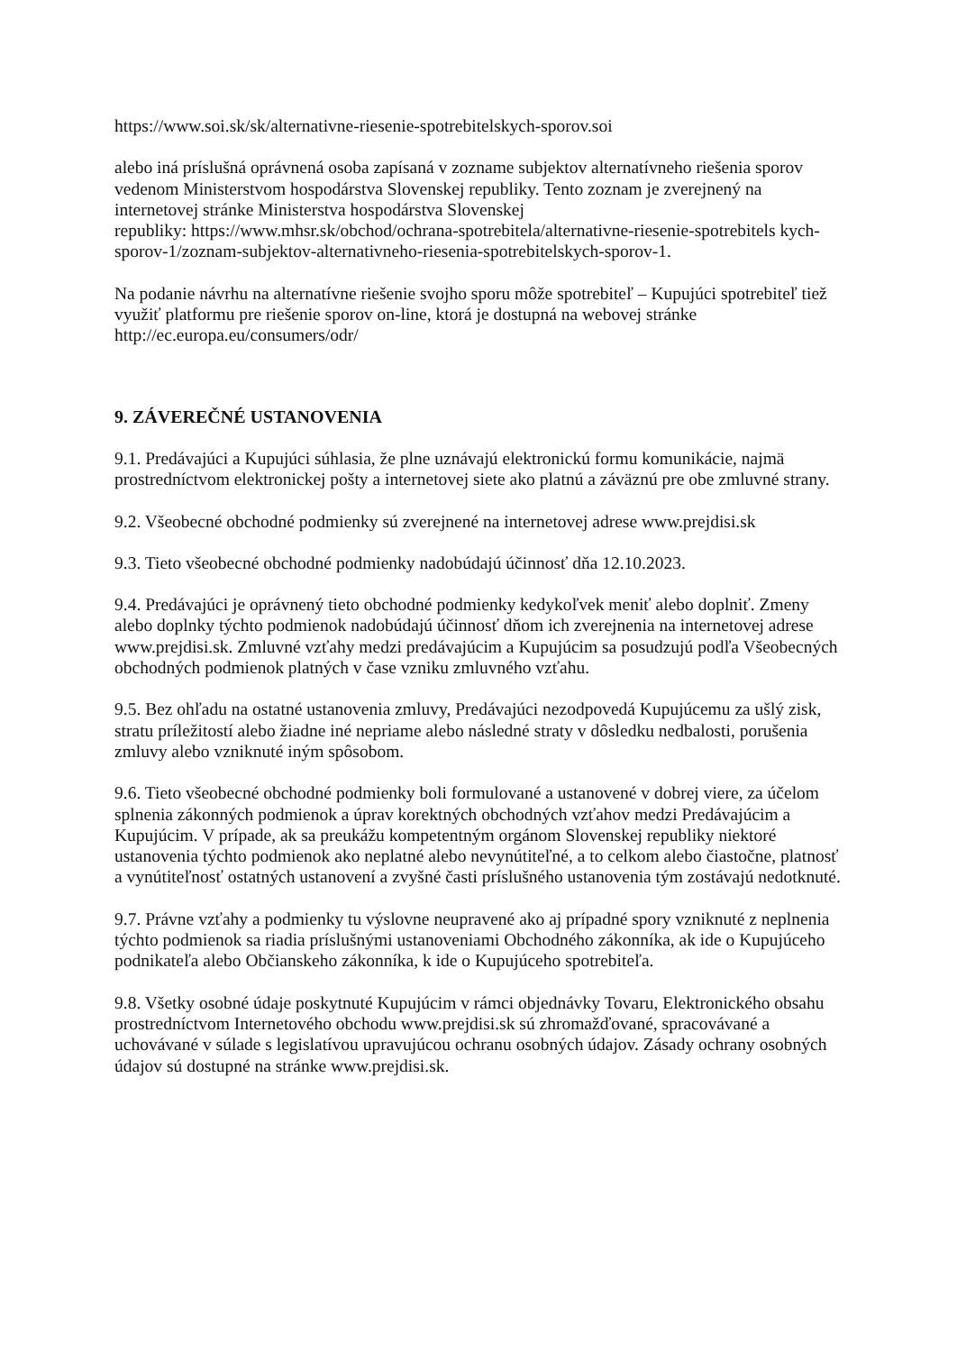https://www.soi.sk/sk/alternativne-riesenie-spotrebitelskych-sporov.soi
alebo iná príslušná oprávnená osoba zapísaná v zozname subjektov alternatívneho riešenia sporov vedenom Ministerstvom hospodárstva Slovenskej republiky. Tento zoznam je zverejnený na internetovej stránke Ministerstva hospodárstva Slovenskej
republiky: https://www.mhsr.sk/obchod/ochrana-spotrebitela/alternativne-riesenie-spotrebitels kych-sporov-1/zoznam-subjektov-alternativneho-riesenia-spotrebitelskych-sporov-1.
Na podanie návrhu na alternatívne riešenie svojho sporu môže spotrebiteľ – Kupujúci spotrebiteľ tiež využiť platformu pre riešenie sporov on-line, ktorá je dostupná na webovej stránke http://ec.europa.eu/consumers/odr/
9. ZÁVEREČNÉ USTANOVENIA
9.1. Predávajúci a Kupujúci súhlasia, že plne uznávajú elektronickú formu komunikácie, najmä prostredníctvom elektronickej pošty a internetovej siete ako platnú a záväznú pre obe zmluvné strany.
9.2. Všeobecné obchodné podmienky sú zverejnené na internetovej adrese www.prejdisi.sk
9.3. Tieto všeobecné obchodné podmienky nadobúdajú účinnosť dňa 12.10.2023.
9.4. Predávajúci je oprávnený tieto obchodné podmienky kedykoľvek meniť alebo doplniť. Zmeny alebo doplnky týchto podmienok nadobúdajú účinnosť dňom ich zverejnenia na internetovej adrese www.prejdisi.sk. Zmluvné vzťahy medzi predávajúcim a Kupujúcim sa posudzujú podľa Všeobecných obchodných podmienok platných v čase vzniku zmluvného vzťahu.
9.5. Bez ohľadu na ostatné ustanovenia zmluvy, Predávajúci nezodpovedá Kupujúcemu za ušlý zisk, stratu príležitostí alebo žiadne iné nepriame alebo následné straty v dôsledku nedbalosti, porušenia zmluvy alebo vzniknuté iným spôsobom.
9.6. Tieto všeobecné obchodné podmienky boli formulované a ustanovené v dobrej viere, za účelom splnenia zákonných podmienok a úprav korektných obchodných vzťahov medzi Predávajúcim a Kupujúcim. V prípade, ak sa preukážu kompetentným orgánom Slovenskej republiky niektoré ustanovenia týchto podmienok ako neplatné alebo nevynútiteľné, a to celkom alebo čiastočne, platnosť a vynútiteľnosť ostatných ustanovení a zvyšné časti príslušného ustanovenia tým zostávajú nedotknuté.
9.7. Právne vzťahy a podmienky tu výslovne neupravené ako aj prípadné spory vzniknuté z neplnenia týchto podmienok sa riadia príslušnými ustanoveniami Obchodného zákonníka, ak ide o Kupujúceho podnikateľa alebo Občianskeho zákonníka, k ide o Kupujúceho spotrebiteľa.
9.8. Všetky osobné údaje poskytnuté Kupujúcim v rámci objednávky Tovaru, Elektronického obsahu prostredníctvom Internetového obchodu www.prejdisi.sk sú zhromažďované, spracovávané a uchovávané v súlade s legislatívou upravujúcou ochranu osobných údajov. Zásady ochrany osobných údajov sú dostupné na stránke www.prejdisi.sk.